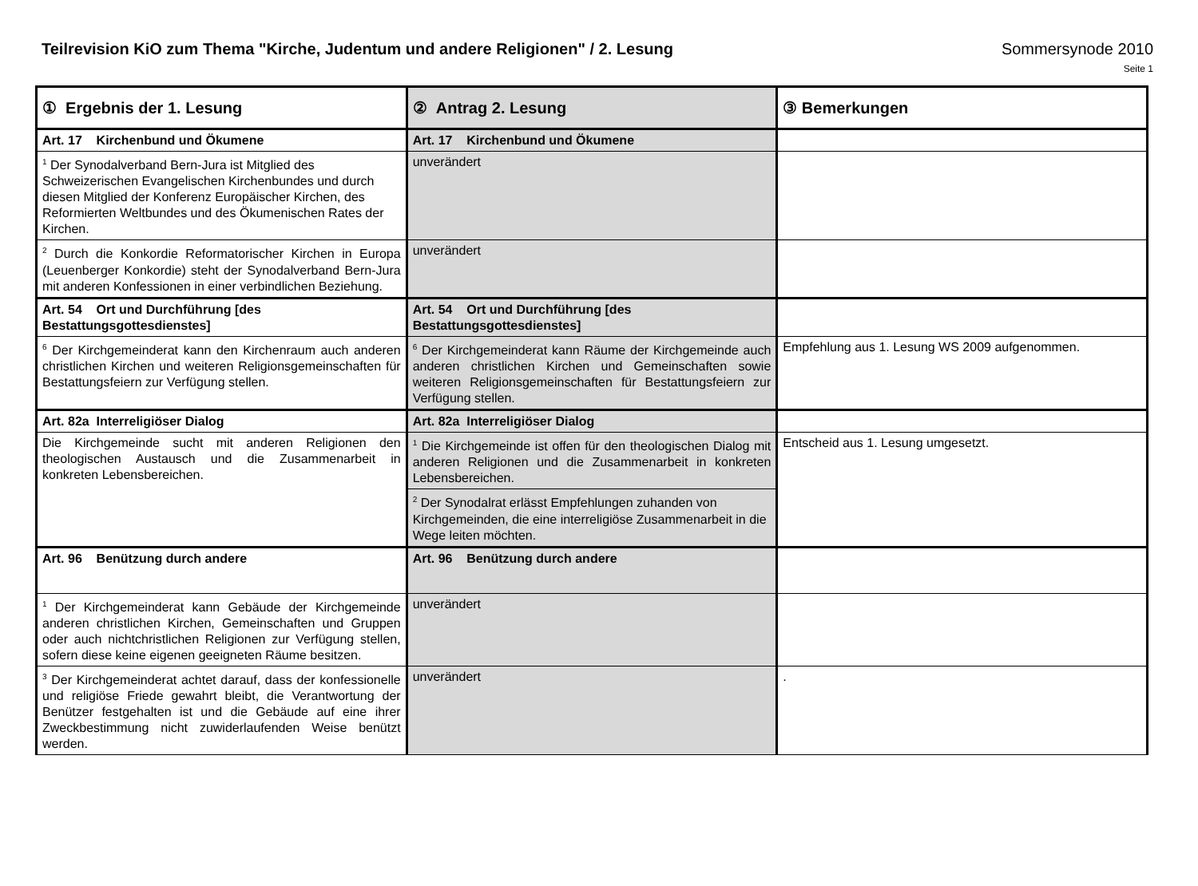Teilrevision KiO zum Thema "Kirche, Judentum und andere Religionen" / 2. Lesung Sommersynode 2010
Seite 1
| ① Ergebnis der 1. Lesung | ② Antrag 2. Lesung | ③ Bemerkungen |
| --- | --- | --- |
| Art. 17 Kirchenbund und Ökumene | Art. 17 Kirchenbund und Ökumene | |
| <sup>1</sup> Der Synodalverband Bern-Jura ist Mitglied des Schweizerischen Evangelischen Kirchenbundes und durch diesen Mitglied der Konferenz Europäischer Kirchen, des Reformierten Weltbundes und des Ökumenischen Rates der Kirchen. | unverändert | |
| <sup>2</sup> Durch die Konkordie Reformatorischer Kirchen in Europa (Leuenberger Konkordie) steht der Synodalverband Bern-Jura mit anderen Konfessionen in einer verbindlichen Beziehung. | unverändert | |
| Art. 54 Ort und Durchführung [des Bestattungsgottesdienstes] | Art. 54 Ort und Durchführung [des Bestattungsgottesdienstes] | |
| <sup>6</sup> Der Kirchgemeinderat kann den Kirchenraum auch anderen christlichen Kirchen und weiteren Religionsgemeinschaften für Bestattungsfeiern zur Verfügung stellen. | <sup>6</sup> Der Kirchgemeinderat kann Räume der Kirchgemeinde auch anderen christlichen Kirchen und Gemeinschaften sowie weiteren Religionsgemeinschaften für Bestattungsfeiern zur Verfügung stellen. | Empfehlung aus 1. Lesung WS 2009 aufgenommen. |
| Art. 82a Interreligiöser Dialog | Art. 82a Interreligiöser Dialog | |
| Die Kirchgemeinde sucht mit anderen Religionen den theologischen Austausch und die Zusammenarbeit in konkreten Lebensbereichen. | <sup>1</sup> Die Kirchgemeinde ist offen für den theologischen Dialog mit anderen Religionen und die Zusammenarbeit in konkreten Lebensbereichen. | Entscheid aus 1. Lesung umgesetzt. |
| | <sup>2</sup> Der Synodalrat erlässt Empfehlungen zuhanden von Kirchgemeinden, die eine interreligiöse Zusammenarbeit in die Wege leiten möchten. | |
| Art. 96 Benützung durch andere | Art. 96 Benützung durch andere | |
| <sup>1</sup> Der Kirchgemeinderat kann Gebäude der Kirchgemeinde anderen christlichen Kirchen, Gemeinschaften und Gruppen oder auch nichtchristlichen Religionen zur Verfügung stellen, sofern diese keine eigenen geeigneten Räume besitzen. | unverändert | |
| <sup>3</sup> Der Kirchgemeinderat achtet darauf, dass der konfessionelle und religiöse Friede gewahrt bleibt, die Verantwortung der Benützer festgehalten ist und die Gebäude auf eine ihrer Zweckbestimmung nicht zuwiderlaufenden Weise benützt werden. | unverändert | . |